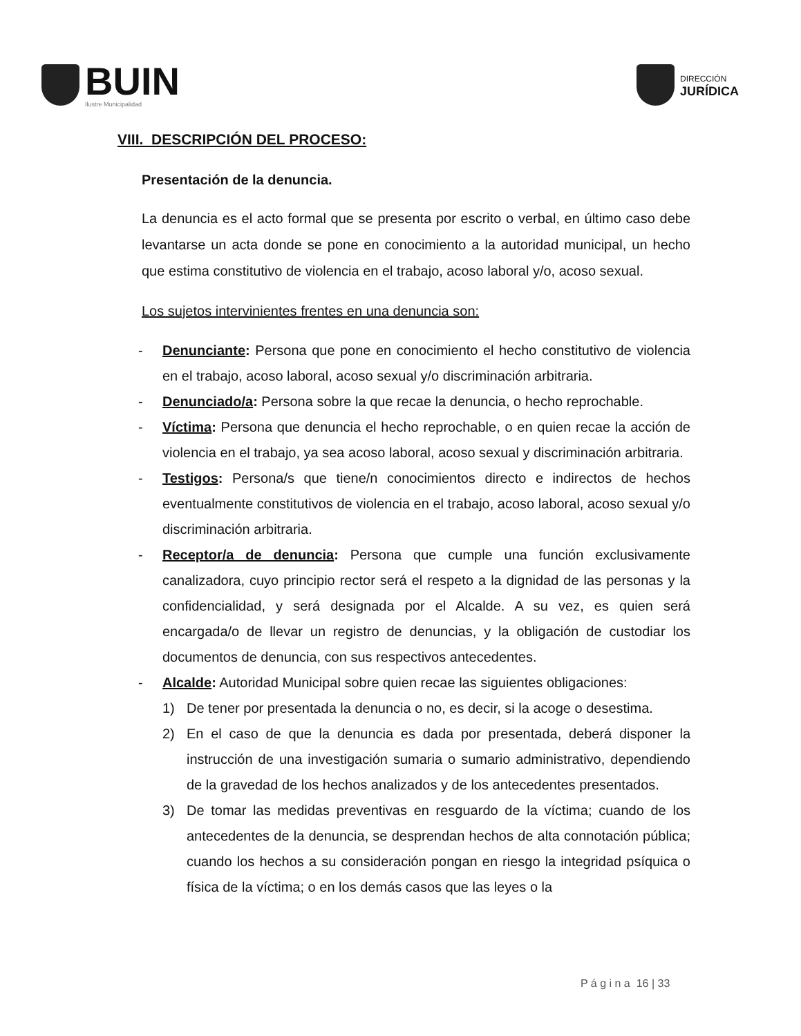BUIN
Ilustre Municipalidad
DIRECCIÓN
JURÍDICA
VIII. DESCRIPCIÓN DEL PROCESO:
Presentación de la denuncia.
La denuncia es el acto formal que se presenta por escrito o verbal, en último caso debe levantarse un acta donde se pone en conocimiento a la autoridad municipal, un hecho que estima constitutivo de violencia en el trabajo, acoso laboral y/o, acoso sexual.
Los sujetos intervinientes frentes en una denuncia son:
- Denunciante: Persona que pone en conocimiento el hecho constitutivo de violencia en el trabajo, acoso laboral, acoso sexual y/o discriminación arbitraria.
- Denunciado/a: Persona sobre la que recae la denuncia, o hecho reprochable.
- Víctima: Persona que denuncia el hecho reprochable, o en quien recae la acción de violencia en el trabajo, ya sea acoso laboral, acoso sexual y discriminación arbitraria.
- Testigos: Persona/s que tiene/n conocimientos directo e indirectos de hechos eventualmente constitutivos de violencia en el trabajo, acoso laboral, acoso sexual y/o discriminación arbitraria.
- Receptor/a de denuncia: Persona que cumple una función exclusivamente canalizadora, cuyo principio rector será el respeto a la dignidad de las personas y la confidencialidad, y será designada por el Alcalde. A su vez, es quien será encargada/o de llevar un registro de denuncias, y la obligación de custodiar los documentos de denuncia, con sus respectivos antecedentes.
- Alcalde: Autoridad Municipal sobre quien recae las siguientes obligaciones:
1) De tener por presentada la denuncia o no, es decir, si la acoge o desestima.
2) En el caso de que la denuncia es dada por presentada, deberá disponer la instrucción de una investigación sumaria o sumario administrativo, dependiendo de la gravedad de los hechos analizados y de los antecedentes presentados.
3) De tomar las medidas preventivas en resguardo de la víctima; cuando de los antecedentes de la denuncia, se desprendan hechos de alta connotación pública; cuando los hechos a su consideración pongan en riesgo la integridad psíquica o física de la víctima; o en los demás casos que las leyes o la
P á g i n a 16 | 33